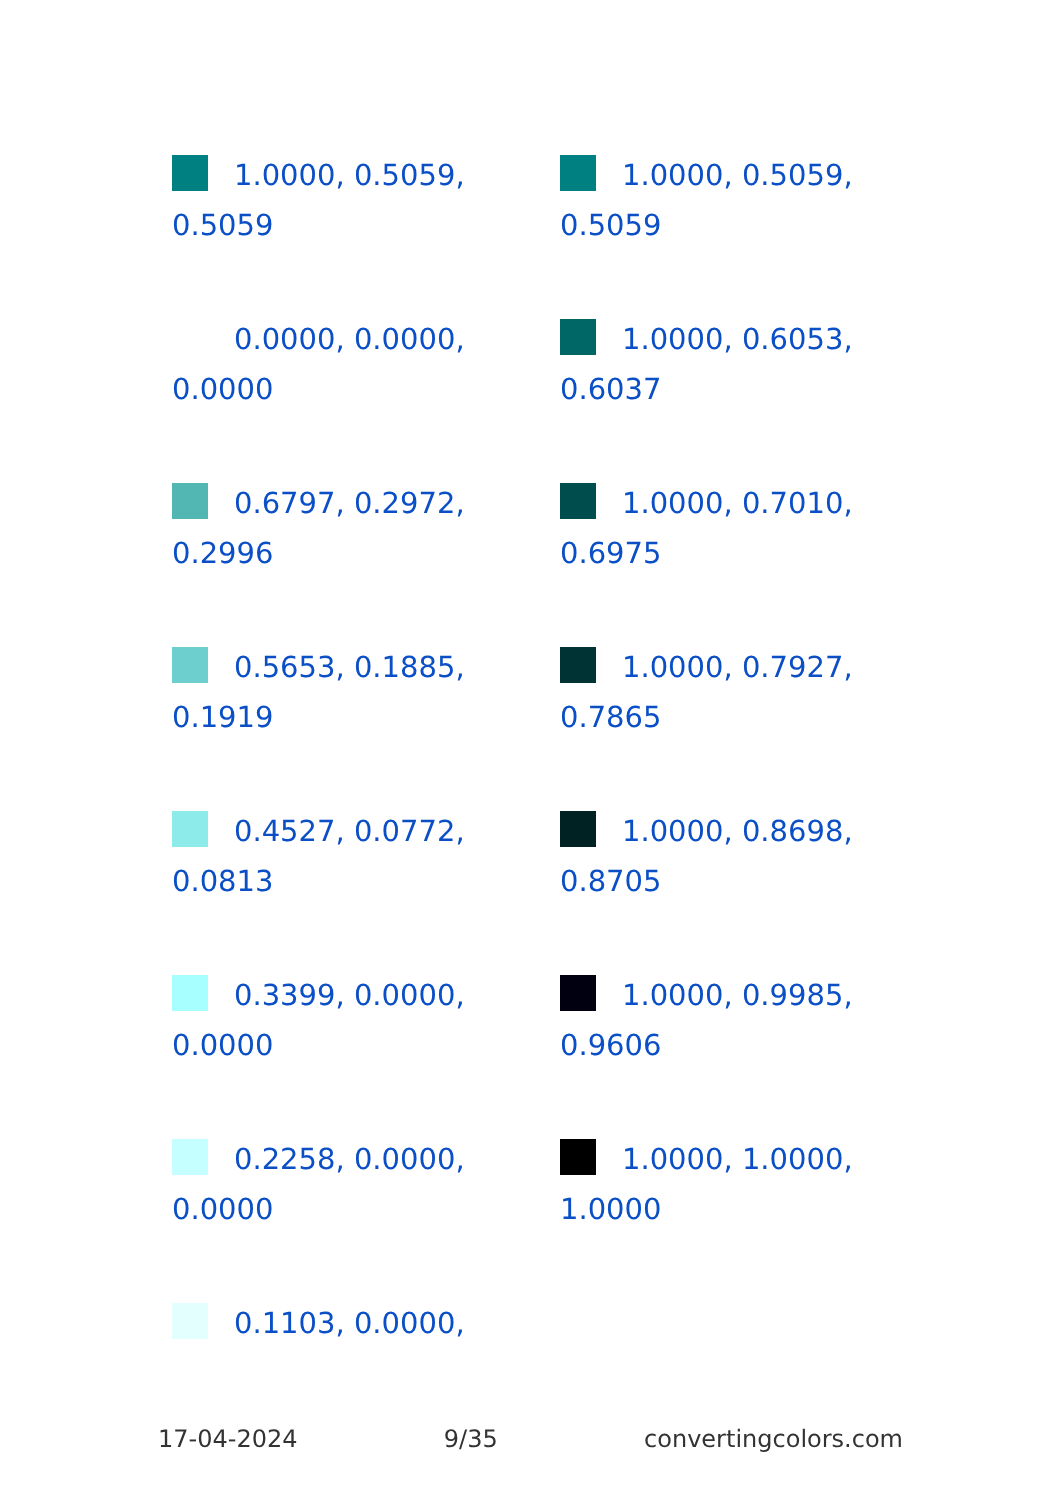1.0000, 0.5059, 0.5059
1.0000, 0.5059, 0.5059
0.0000, 0.0000, 0.0000
1.0000, 0.6053, 0.6037
0.6797, 0.2972, 0.2996
1.0000, 0.7010, 0.6975
0.5653, 0.1885, 0.1919
1.0000, 0.7927, 0.7865
0.4527, 0.0772, 0.0813
1.0000, 0.8698, 0.8705
0.3399, 0.0000, 0.0000
1.0000, 0.9985, 0.9606
0.2258, 0.0000, 0.0000
1.0000, 1.0000, 1.0000
0.1103, 0.0000,
17-04-2024 9/35 convertingcolors.com